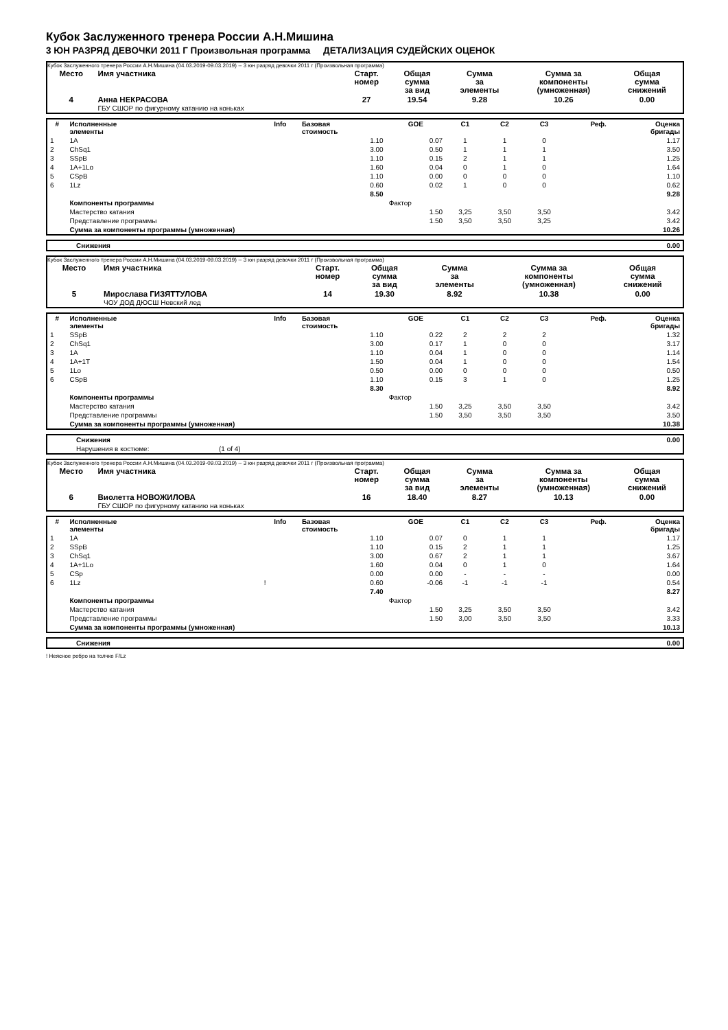Кубок Заслуженного тренера России А.Н.Мишина
3 ЮН РАЗРЯД ДЕВОЧКИ 2011 Г Произвольная программа ДЕТАЛИЗАЦИЯ СУДЕЙСКИХ ОЦЕНОК
Кубок Заслуженного тренера России А.Н.Мишина (04.03.2019-09.03.2019) -- 3 юн разряд девочки 2011 г (Произвольная программа)
| Место | Имя участника | Старт. номер | Общая сумма за вид | Сумма за элементы | Сумма за компоненты (умноженная) | Общая сумма снижений |
| --- | --- | --- | --- | --- | --- | --- |
| 4 | Анна НЕКРАСОВА ГБУ СШОР по фигурному катанию на коньках | 27 | 19.54 | 9.28 | 10.26 | 0.00 |
| # | Исполненные элементы | Info | Базовая стоимость | GOE | C1 | C2 | C3 | Реф. | Оценка бригады |
| --- | --- | --- | --- | --- | --- | --- | --- | --- | --- |
| 1 | 1A | | 1.10 | 0.07 | 1 | 1 | 0 | | 1.17 |
| 2 | ChSq1 | | 3.00 | 0.50 | 1 | 1 | 1 | | 3.50 |
| 3 | SSpB | | 1.10 | 0.15 | 2 | 1 | 1 | | 1.25 |
| 4 | 1A+1Lo | | 1.60 | 0.04 | 0 | 1 | 0 | | 1.64 |
| 5 | CSpB | | 1.10 | 0.00 | 0 | 0 | 0 | | 1.10 |
| 6 | 1Lz | | 0.60 | 0.02 | 1 | 0 | 0 | | 0.62 |
| | | | 8.50 | | | | | | 9.28 |
| | Компоненты программы | | | Фактор | | | | | |
| | Мастерство катания | | | 1.50 | 3,25 | 3,50 | 3,50 | | 3.42 |
| | Представление программы | | | 1.50 | 3,50 | 3,50 | 3,25 | | 3.42 |
| | Сумма за компоненты программы (умноженная) | | | | | | | | 10.26 |
| | Снижения | 0.00 |
Кубок Заслуженного тренера России А.Н.Мишина (04.03.2019-09.03.2019) -- 3 юн разряд девочки 2011 г (Произвольная программа)
| Место | Имя участника | Старт. номер | Общая сумма за вид | Сумма за элементы | Сумма за компоненты (умноженная) | Общая сумма снижений |
| --- | --- | --- | --- | --- | --- | --- |
| 5 | Мирослава ГИЗЯТТУЛОВА ЧОУ ДОД ДЮСШ Невский лед | 14 | 19.30 | 8.92 | 10.38 | 0.00 |
| # | Исполненные элементы | Info | Базовая стоимость | GOE | C1 | C2 | C3 | Реф. | Оценка бригады |
| --- | --- | --- | --- | --- | --- | --- | --- | --- | --- |
| 1 | SSpB | | 1.10 | 0.22 | 2 | 2 | 2 | | 1.32 |
| 2 | ChSq1 | | 3.00 | 0.17 | 1 | 0 | 0 | | 3.17 |
| 3 | 1A | | 1.10 | 0.04 | 1 | 0 | 0 | | 1.14 |
| 4 | 1A+1T | | 1.50 | 0.04 | 1 | 0 | 0 | | 1.54 |
| 5 | 1Lo | | 0.50 | 0.00 | 0 | 0 | 0 | | 0.50 |
| 6 | CSpB | | 1.10 | 0.15 | 3 | 1 | 0 | | 1.25 |
| | | | 8.30 | | | | | | 8.92 |
| | Компоненты программы | | | Фактор | | | | | |
| | Мастерство катания | | | 1.50 | 3,25 | 3,50 | 3,50 | | 3.42 |
| | Представление программы | | | 1.50 | 3,50 | 3,50 | 3,50 | | 3.50 |
| | Сумма за компоненты программы (умноженная) | | | | | | | | 10.38 |
| | Снижения | | 0.00 |
| | Нарушения в костюме: | (1 of 4) | |
Кубок Заслуженного тренера России А.Н.Мишина (04.03.2019-09.03.2019) -- 3 юн разряд девочки 2011 г (Произвольная программа)
| Место | Имя участника | Старт. номер | Общая сумма за вид | Сумма за элементы | Сумма за компоненты (умноженная) | Общая сумма снижений |
| --- | --- | --- | --- | --- | --- | --- |
| 6 | Виолетта НОВОЖИЛОВА ГБУ СШОР по фигурному катанию на коньках | 16 | 18.40 | 8.27 | 10.13 | 0.00 |
| # | Исполненные элементы | Info | Базовая стоимость | GOE | C1 | C2 | C3 | Реф. | Оценка бригады |
| --- | --- | --- | --- | --- | --- | --- | --- | --- | --- |
| 1 | 1A | | 1.10 | 0.07 | 0 | 1 | 1 | | 1.17 |
| 2 | SSpB | | 1.10 | 0.15 | 2 | 1 | 1 | | 1.25 |
| 3 | ChSq1 | | 3.00 | 0.67 | 2 | 1 | 1 | | 3.67 |
| 4 | 1A+1Lo | | 1.60 | 0.04 | 0 | 1 | 0 | | 1.64 |
| 5 | CSp | | 0.00 | 0.00 | - | - | - | | 0.00 |
| 6 | 1Lz | ! | 0.60 | -0.06 | -1 | -1 | -1 | | 0.54 |
| | | | 7.40 | | | | | | 8.27 |
| | Компоненты программы | | | Фактор | | | | | |
| | Мастерство катания | | | 1.50 | 3,25 | 3,50 | 3,50 | | 3.42 |
| | Представление программы | | | 1.50 | 3,00 | 3,50 | 3,50 | | 3.33 |
| | Сумма за компоненты программы (умноженная) | | | | | | | | 10.13 |
| | Снижения | 0.00 |
! Неясное ребро на толчке F/Lz